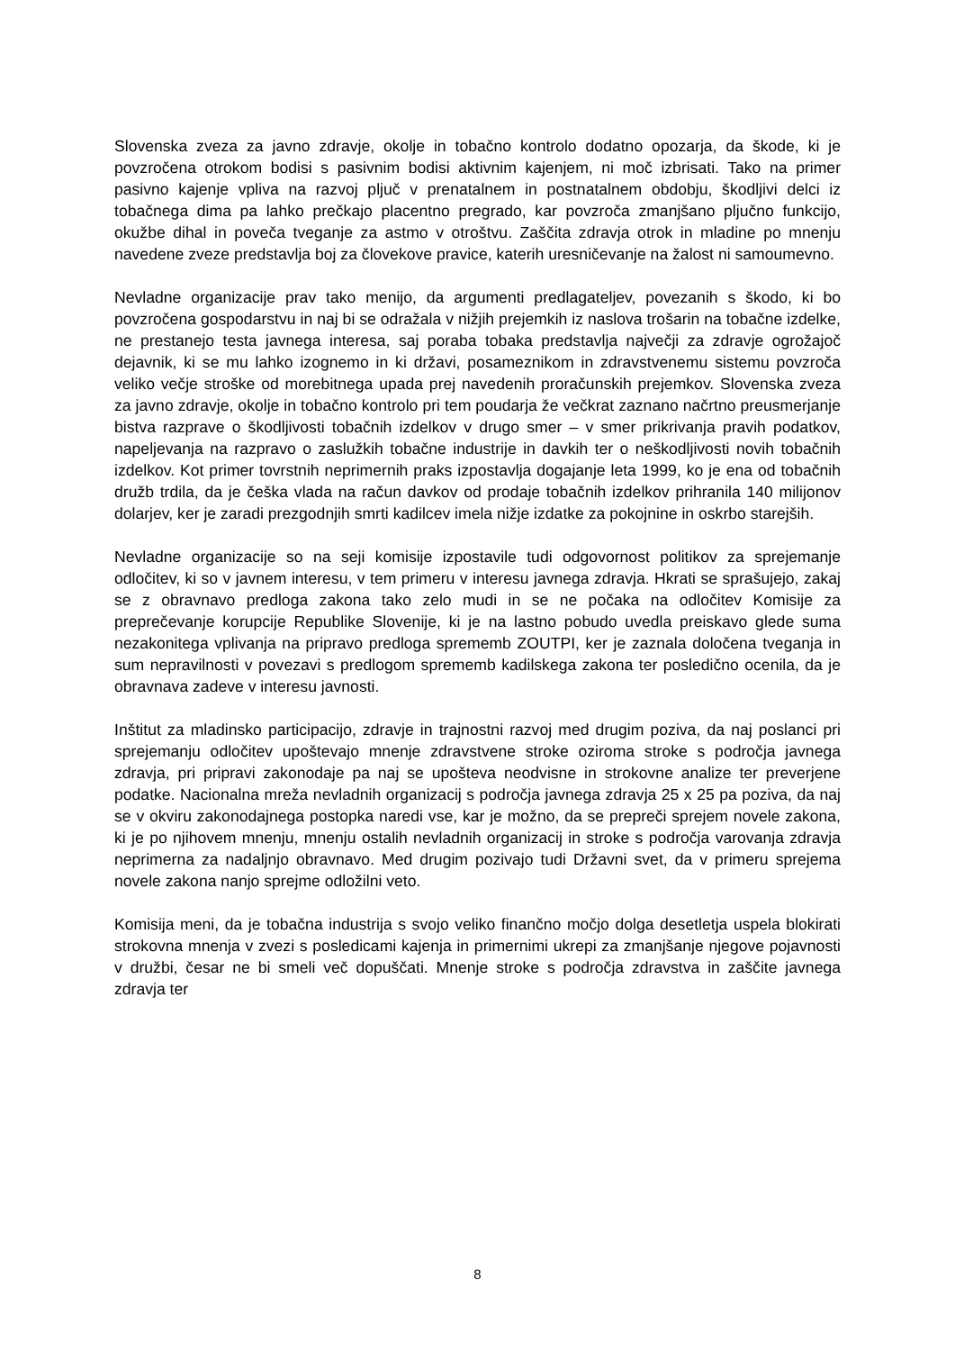Slovenska zveza za javno zdravje, okolje in tobačno kontrolo dodatno opozarja, da škode, ki je povzročena otrokom bodisi s pasivnim bodisi aktivnim kajenjem, ni moč izbrisati. Tako na primer pasivno kajenje vpliva na razvoj pljuč v prenatalnem in postnatalnem obdobju, škodljivi delci iz tobačnega dima pa lahko prečkajo placentno pregrado, kar povzroča zmanjšano pljučno funkcijo, okužbe dihal in poveča tveganje za astmo v otroštvu. Zaščita zdravja otrok in mladine po mnenju navedene zveze predstavlja boj za človekove pravice, katerih uresničevanje na žalost ni samoumevno.
Nevladne organizacije prav tako menijo, da argumenti predlagateljev, povezanih s škodo, ki bo povzročena gospodarstvu in naj bi se odražala v nižjih prejemkih iz naslova trošarin na tobačne izdelke, ne prestanejo testa javnega interesa, saj poraba tobaka predstavlja največji za zdravje ogrožajoč dejavnik, ki se mu lahko izognemo in ki državi, posameznikom in zdravstvenemu sistemu povzroča veliko večje stroške od morebitnega upada prej navedenih proračunskih prejemkov. Slovenska zveza za javno zdravje, okolje in tobačno kontrolo pri tem poudarja že večkrat zaznano načrtno preusmerjanje bistva razprave o škodljivosti tobačnih izdelkov v drugo smer – v smer prikrivanja pravih podatkov, napeljevanja na razpravo o zaslužkih tobačne industrije in davkih ter o neškodljivosti novih tobačnih izdelkov. Kot primer tovrstnih neprimernih praks izpostavlja dogajanje leta 1999, ko je ena od tobačnih družb trdila, da je češka vlada na račun davkov od prodaje tobačnih izdelkov prihranila 140 milijonov dolarjev, ker je zaradi prezgodnjih smrti kadilcev imela nižje izdatke za pokojnine in oskrbo starejših.
Nevladne organizacije so na seji komisije izpostavile tudi odgovornost politikov za sprejemanje odločitev, ki so v javnem interesu, v tem primeru v interesu javnega zdravja. Hkrati se sprašujejo, zakaj se z obravnavo predloga zakona tako zelo mudi in se ne počaka na odločitev Komisije za preprečevanje korupcije Republike Slovenije, ki je na lastno pobudo uvedla preiskavo glede suma nezakonitega vplivanja na pripravo predloga sprememb ZOUTPI, ker je zaznala določena tveganja in sum nepravilnosti v povezavi s predlogom sprememb kadilskega zakona ter posledično ocenila, da je obravnava zadeve v interesu javnosti.
Inštitut za mladinsko participacijo, zdravje in trajnostni razvoj med drugim poziva, da naj poslanci pri sprejemanju odločitev upoštevajo mnenje zdravstvene stroke oziroma stroke s področja javnega zdravja, pri pripravi zakonodaje pa naj se upošteva neodvisne in strokovne analize ter preverjene podatke. Nacionalna mreža nevladnih organizacij s področja javnega zdravja 25 x 25 pa poziva, da naj se v okviru zakonodajnega postopka naredi vse, kar je možno, da se prepreči sprejem novele zakona, ki je po njihovem mnenju, mnenju ostalih nevladnih organizacij in stroke s področja varovanja zdravja neprimerna za nadaljnjo obravnavo. Med drugim pozivajo tudi Državni svet, da v primeru sprejema novele zakona nanjo sprejme odložilni veto.
Komisija meni, da je tobačna industrija s svojo veliko finančno močjo dolga desetletja uspela blokirati strokovna mnenja v zvezi s posledicami kajenja in primernimi ukrepi za zmanjšanje njegove pojavnosti v družbi, česar ne bi smeli več dopuščati. Mnenje stroke s področja zdravstva in zaščite javnega zdravja ter
8